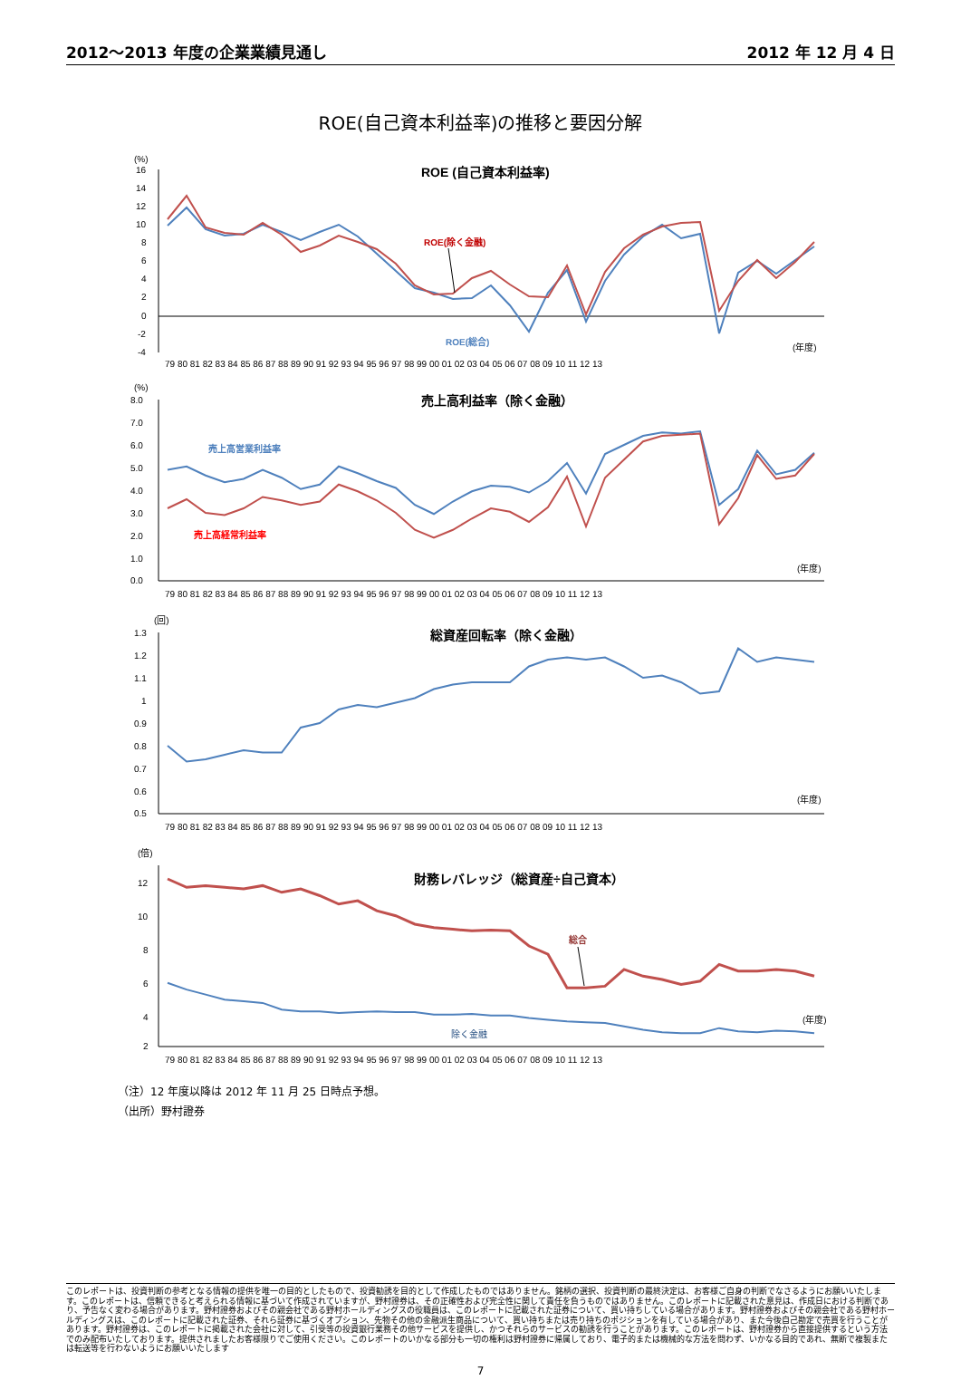2012～2013 年度の企業業績見通し 2012 年 12 月 4 日
ROE(自己資本利益率)の推移と要因分解
(%)
ROE (自己資本利益率)
16
14
12
10
8
6
4
2
0
-2
-4
ROE(除く金融)
ROE(総合)
(年度)
79 80 81 82 83 84 85 86 87 88 89 90 91 92 93 94 95 96 97 98 99 00 01 02 03 04 05 06 07 08 09 10 11 12 13
(%)
売上高利益率（除く金融）
8.0
7.0
6.0
5.0
4.0
3.0
2.0
1.0
0.0
売上高営業利益率
売上高経常利益率
(年度)
79 80 81 82 83 84 85 86 87 88 89 90 91 92 93 94 95 96 97 98 99 00 01 02 03 04 05 06 07 08 09 10 11 12 13
(回)
総資産回転率（除く金融）
1.3
1.2
1.1
1
0.9
0.8
0.7
0.6
0.5
(年度)
79 80 81 82 83 84 85 86 87 88 89 90 91 92 93 94 95 96 97 98 99 00 01 02 03 04 05 06 07 08 09 10 11 12 13
(倍)
財務レバレッジ（総資産÷自己資本）
12
10
8
6
4
2
総合
除く金融
(年度)
79 80 81 82 83 84 85 86 87 88 89 90 91 92 93 94 95 96 97 98 99 00 01 02 03 04 05 06 07 08 09 10 11 12 13
（注）12 年度以降は 2012 年 11 月 25 日時点予想。
（出所）野村證券
このレポートは、投資判断の参考となる情報の提供を唯一の目的としたもので、投資勧誘を目的として作成したものではありません。銘柄の選択、投資判断の最終決定は、お客様ご自身の判断でなさるようにお願いいたします。このレポートは、信頼できると考えられる情報に基づいて作成されていますが、野村證券は、その正確性および完全性に関して責任を負うものではありません。このレポートに記載された意見は、作成日における判断であり、予告なく変わる場合があります。野村證券およびその親会社である野村ホールディングスの役職員は、このレポートに記載された証券について、買い持ちしている場合があります。野村證券およびその親会社である野村ホールディングスは、このレポートに記載された証券、それら証券に基づくオプション、先物その他の金融派生商品について、買い持ちまたは売り持ちのポジションを有している場合があり、また今後自己勘定で売買を行うことがあります。野村證券は、このレポートに掲載された会社に対して、引受等の投資銀行業務その他サービスを提供し、かつそれらのサービスの勧誘を行うことがあります。このレポートは、野村證券から直接提供するという方法でのみ配布いたしております。提供されましたお客様限りでご使用ください。このレポートのいかなる部分も一切の権利は野村證券に帰属しており、電子的または機械的な方法を問わず、いかなる目的であれ、無断で複製または転送等を行わないようにお願いいたします
7